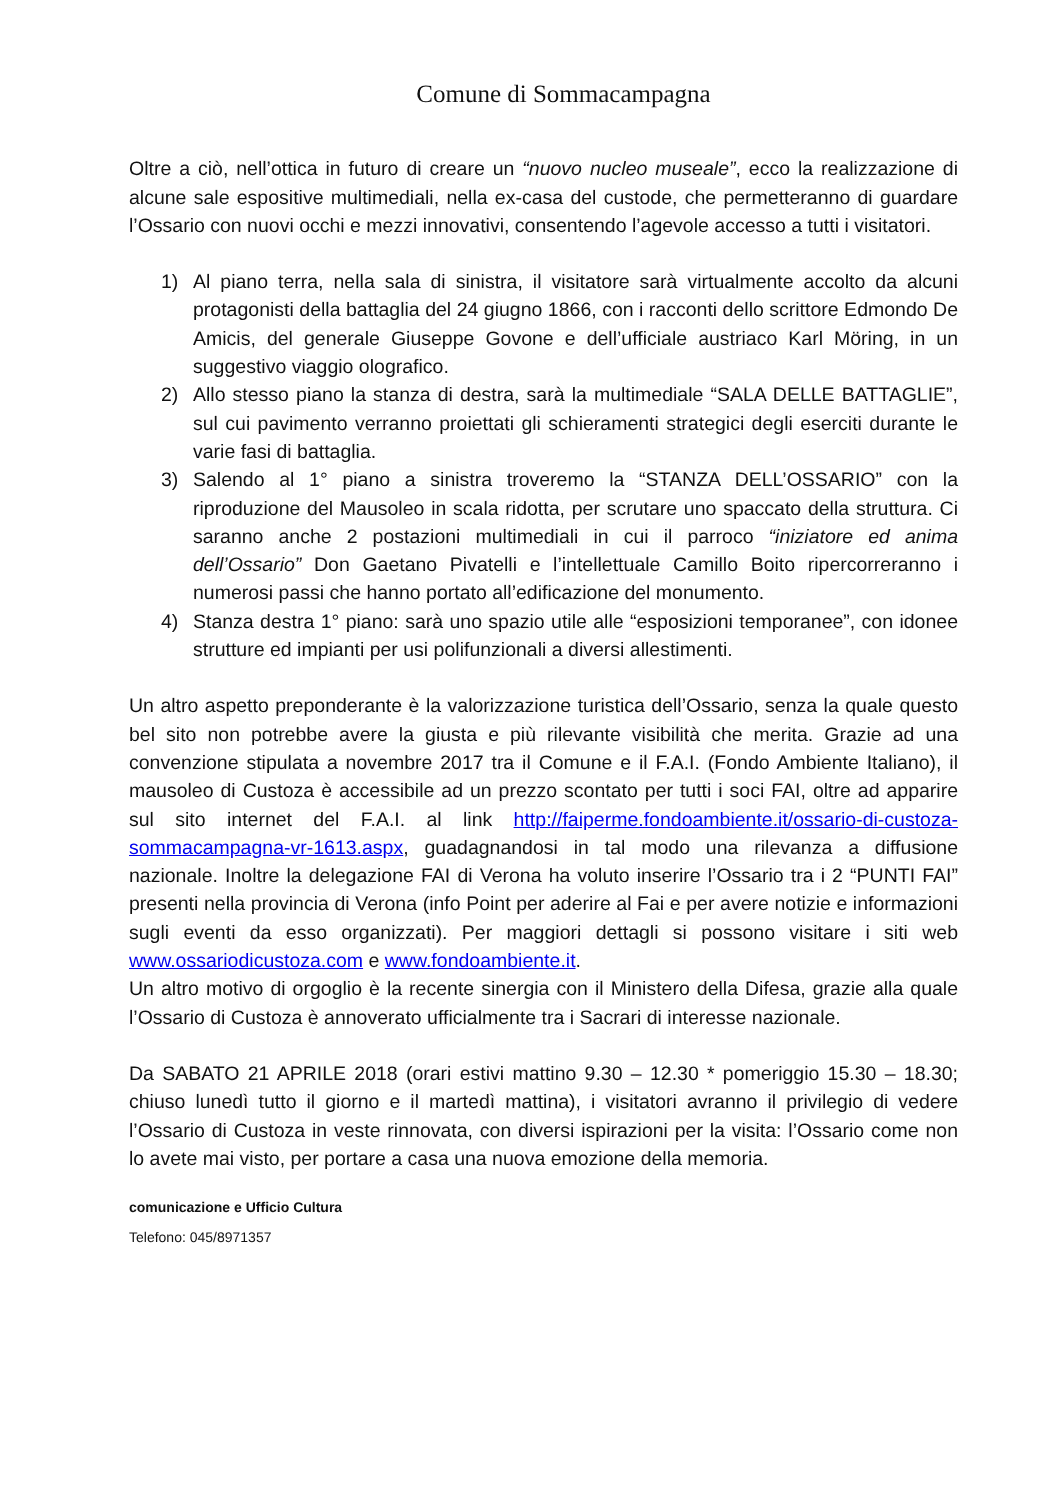Comune di Sommacampagna
Oltre a ciò, nell’ottica in futuro di creare un “nuovo nucleo museale”, ecco la realizzazione di alcune sale espositive multimediali, nella ex-casa del custode, che permetteranno di guardare l’Ossario con nuovi occhi e mezzi innovativi, consentendo l’agevole accesso a tutti i visitatori.
1) Al piano terra, nella sala di sinistra, il visitatore sarà virtualmente accolto da alcuni protagonisti della battaglia del 24 giugno 1866, con i racconti dello scrittore Edmondo De Amicis, del generale Giuseppe Govone e dell’ufficiale austriaco Karl Möring, in un suggestivo viaggio olografico.
2) Allo stesso piano la stanza di destra, sarà la multimediale “SALA DELLE BATTAGLIE”, sul cui pavimento verranno proiettati gli schieramenti strategici degli eserciti durante le varie fasi di battaglia.
3) Salendo al 1° piano a sinistra troveremo la “STANZA DELL’OSSARIO” con la riproduzione del Mausoleo in scala ridotta, per scrutare uno spaccato della struttura. Ci saranno anche 2 postazioni multimediali in cui il parroco “iniziatore ed anima dell’Ossario” Don Gaetano Pivatelli e l’intellettuale Camillo Boito ripercorreranno i numerosi passi che hanno portato all’edificazione del monumento.
4) Stanza destra 1° piano: sarà uno spazio utile alle “esposizioni temporanee”, con idonee strutture ed impianti per usi polifunzionali a diversi allestimenti.
Un altro aspetto preponderante è la valorizzazione turistica dell’Ossario, senza la quale questo bel sito non potrebbe avere la giusta e più rilevante visibilità che merita. Grazie ad una convenzione stipulata a novembre 2017 tra il Comune e il F.A.I. (Fondo Ambiente Italiano), il mausoleo di Custoza è accessibile ad un prezzo scontato per tutti i soci FAI, oltre ad apparire sul sito internet del F.A.I. al link http://faiperme.fondoambiente.it/ossario-di-custoza-sommacampagna-vr-1613.aspx, guadagnandosi in tal modo una rilevanza a diffusione nazionale. Inoltre la delegazione FAI di Verona ha voluto inserire l’Ossario tra i 2 “PUNTI FAI” presenti nella provincia di Verona (info Point per aderire al Fai e per avere notizie e informazioni sugli eventi da esso organizzati). Per maggiori dettagli si possono visitare i siti web www.ossariodicustoza.com e www.fondoambiente.it.
Un altro motivo di orgoglio è la recente sinergia con il Ministero della Difesa, grazie alla quale l’Ossario di Custoza è annoverato ufficialmente tra i Sacrari di interesse nazionale.
Da SABATO 21 APRILE 2018 (orari estivi mattino 9.30 – 12.30 * pomeriggio 15.30 – 18.30; chiuso lunedì tutto il giorno e il martedì mattina), i visitatori avranno il privilegio di vedere l’Ossario di Custoza in veste rinnovata, con diversi ispirazioni per la visita: l’Ossario come non lo avete mai visto, per portare a casa una nuova emozione della memoria.
comunicazione e Ufficio Cultura
Telefono: 045/8971357